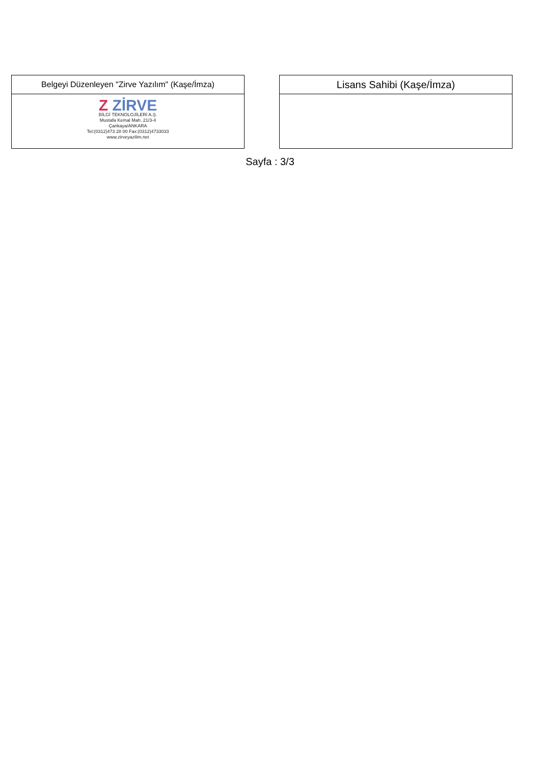| Belgeyi Düzenleyen "Zirve Yazılım" (Kaşe/İmza) |
| Z ZİRVE BİLGİ TEKNOLOJİLERİ A.Ş. Mustafa Kemal Mah. 21/3-4 Çankaya/ANKARA Tel:(0312)473 28 00 Fax:(0312)4733033 www.zirveyazilim.net |
| Lisans Sahibi (Kaşe/İmza) |
Sayfa : 3/3